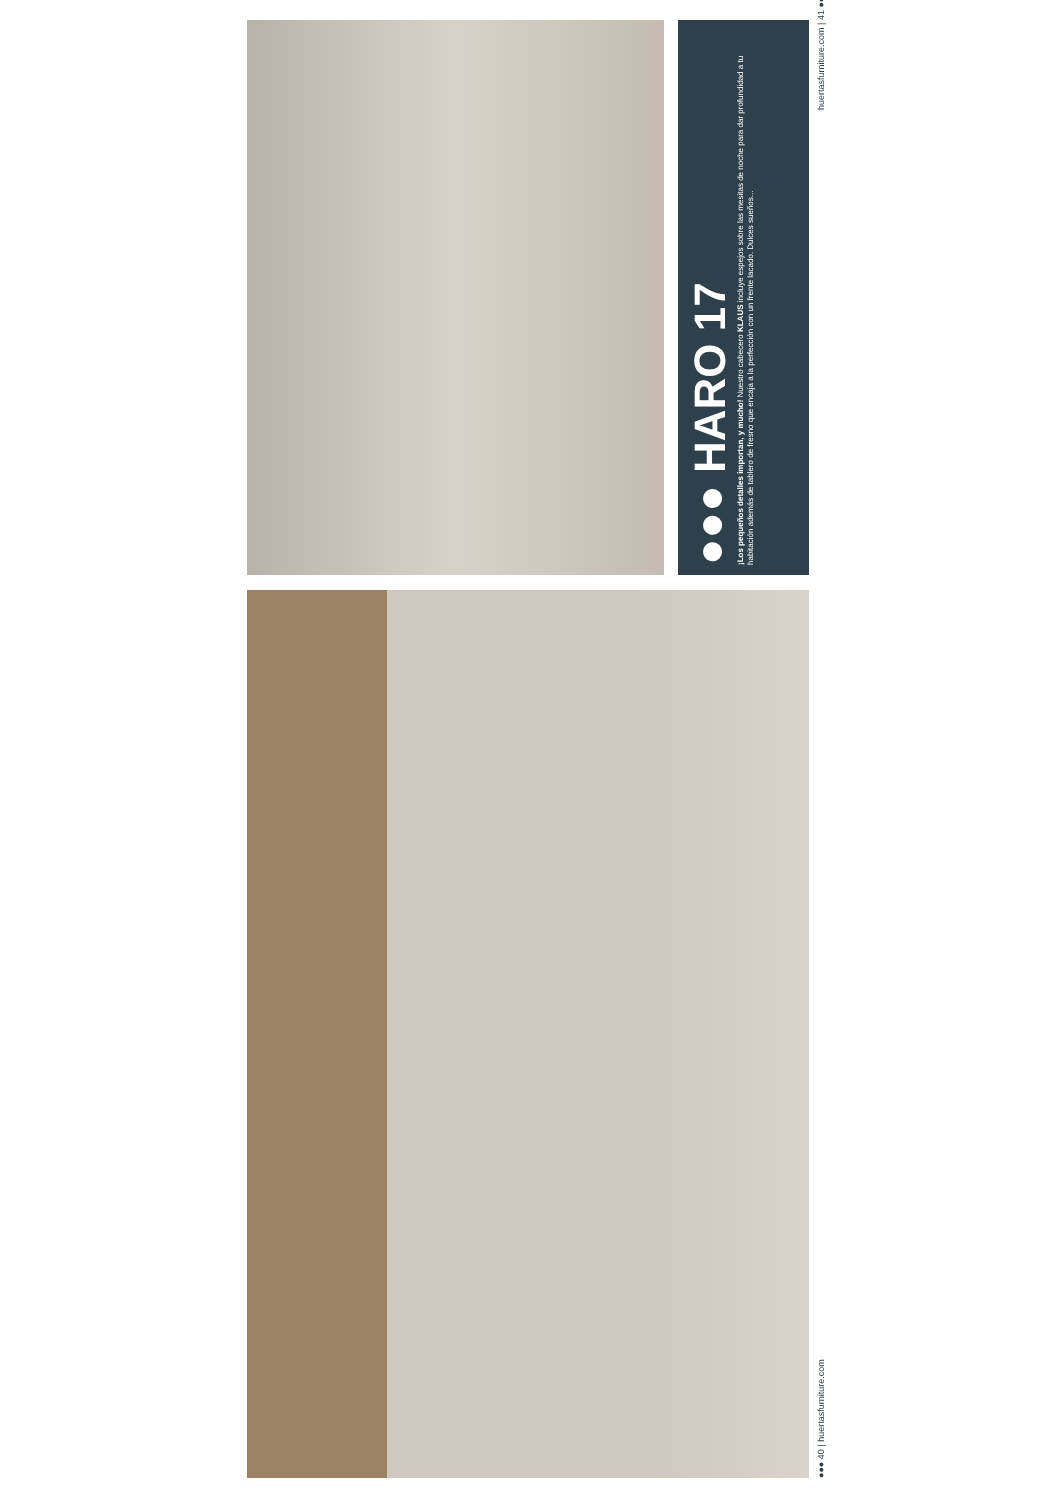●●● HARO 17
¡Los pequeños detalles importan, y mucho! Nuestro cabecero KLAUS incluye espejos sobre las mesitas de noche para dar profundidad a tu habitación además de tablero de fresno que encaja a la perfección con un frente lacado. Dulces sueños...
huertasfurniture.com | 41 ●●●
●●● 40 | huertasfurniture.com